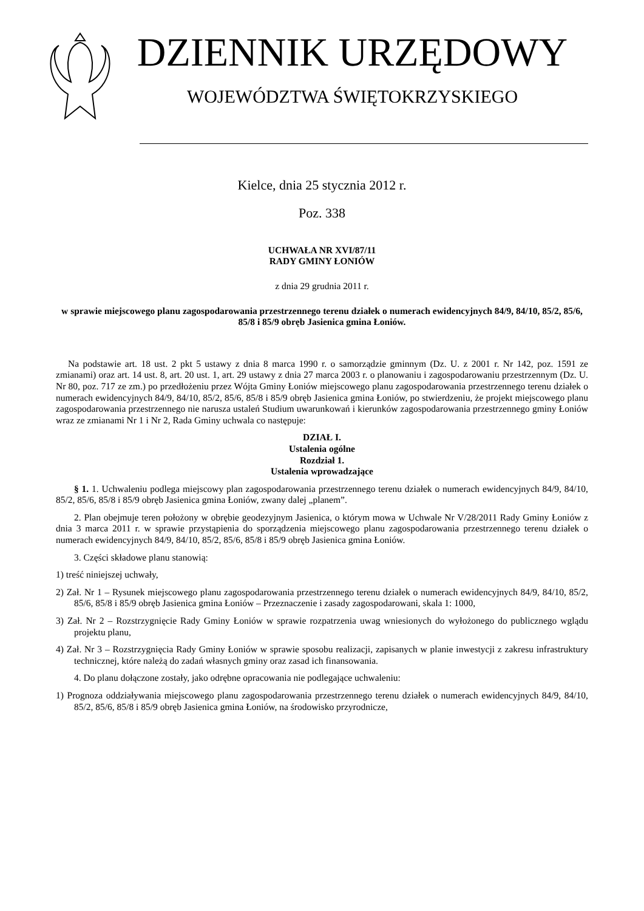DZIENNIK URZĘDOWY
WOJEWÓDZTWA ŚWIĘTOKRZYSKIEGO
Kielce, dnia 25 stycznia 2012 r.
Poz. 338
UCHWAŁA NR XVI/87/11
RADY GMINY ŁONIÓW
z dnia 29 grudnia 2011 r.
w sprawie miejscowego planu zagospodarowania przestrzennego terenu działek o numerach ewidencyjnych 84/9, 84/10, 85/2, 85/6, 85/8 i 85/9 obręb Jasienica gmina Łoniów.
Na podstawie art. 18 ust. 2 pkt 5 ustawy z dnia 8 marca 1990 r. o samorządzie gminnym (Dz. U. z 2001 r. Nr 142, poz. 1591 ze zmianami) oraz art. 14 ust. 8, art. 20 ust. 1, art. 29 ustawy z dnia 27 marca 2003 r. o planowaniu i zagospodarowaniu przestrzennym (Dz. U. Nr 80, poz. 717 ze zm.) po przedłożeniu przez Wójta Gminy Łoniów miejscowego planu zagospodarowania przestrzennego terenu działek o numerach ewidencyjnych 84/9, 84/10, 85/2, 85/6, 85/8 i 85/9 obręb Jasienica gmina Łoniów, po stwierdzeniu, że projekt miejscowego planu zagospodarowania przestrzennego nie narusza ustaleń Studium uwarunkowań i kierunków zagospodarowania przestrzennego gminy Łoniów wraz ze zmianami Nr 1 i Nr 2, Rada Gminy uchwala co następuje:
DZIAŁ I.
Ustalenia ogólne
Rozdział 1.
Ustalenia wprowadzające
§ 1. 1. Uchwaleniu podlega miejscowy plan zagospodarowania przestrzennego terenu działek o numerach ewidencyjnych 84/9, 84/10, 85/2, 85/6, 85/8 i 85/9 obręb Jasienica gmina Łoniów, zwany dalej „planem”.
2. Plan obejmuje teren położony w obrębie geodezyjnym Jasienica, o którym mowa w Uchwale Nr V/28/2011 Rady Gminy Łoniów z dnia 3 marca 2011 r. w sprawie przystąpienia do sporządzenia miejscowego planu zagospodarowania przestrzennego terenu działek o numerach ewidencyjnych 84/9, 84/10, 85/2, 85/6, 85/8 i 85/9 obręb Jasienica gmina Łoniów.
3. Części składowe planu stanowią:
1) treść niniejszej uchwały,
2) Zał. Nr 1 – Rysunek miejscowego planu zagospodarowania przestrzennego terenu działek o numerach ewidencyjnych 84/9, 84/10, 85/2, 85/6, 85/8 i 85/9 obręb Jasienica gmina Łoniów – Przeznaczenie i zasady zagospodarowani, skala 1: 1000,
3) Zał. Nr 2 – Rozstrzygnięcie Rady Gminy Łoniów w sprawie rozpatrzenia uwag wniesionych do wyłożonego do publicznego wglądu projektu planu,
4) Zał. Nr 3 – Rozstrzygnięcia Rady Gminy Łoniów w sprawie sposobu realizacji, zapisanych w planie inwestycji z zakresu infrastruktury technicznej, które należą do zadań własnych gminy oraz zasad ich finansowania.
4. Do planu dołączone zostały, jako odrębne opracowania nie podlegające uchwaleniu:
1) Prognoza oddziaływania miejscowego planu zagospodarowania przestrzennego terenu działek o numerach ewidencyjnych 84/9, 84/10, 85/2, 85/6, 85/8 i 85/9 obręb Jasienica gmina Łoniów, na środowisko przyrodnicze,